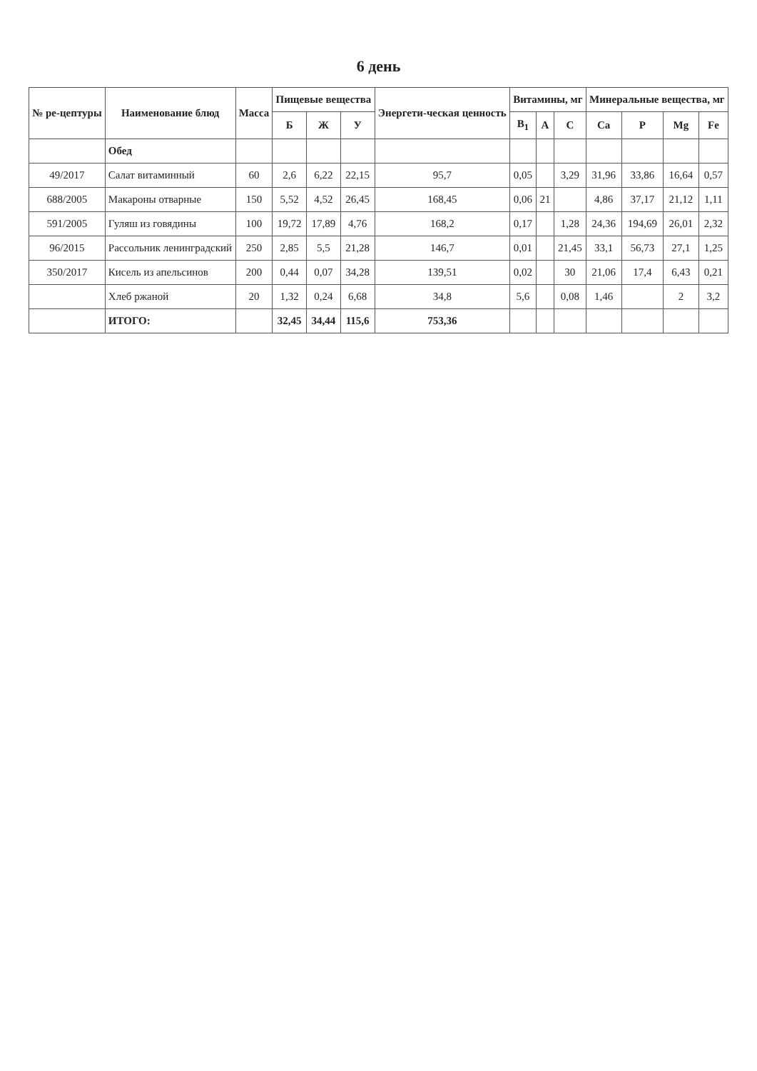6 день
| № ре-цептуры | Наименование блюд | Масса | Пищевые вещества | | | Энергети-ческая ценность | Витамины, мг | | | Минеральные вещества, мг | | | |
| --- | --- | --- | --- | --- | --- | --- | --- | --- | --- | --- | --- | --- | --- |
| | | | Б | Ж | У | | B<sub>1</sub> | A | C | Ca | P | Mg | Fe |
| | Обед | | | | | | | | | | | | |
| 49/2017 | Салат витаминный | 60 | 2,6 | 6,22 | 22,15 | 95,7 | 0,05 | | 3,29 | 31,96 | 33,86 | 16,64 | 0,57 |
| 688/2005 | Макароны отварные | 150 | 5,52 | 4,52 | 26,45 | 168,45 | 0,06 | 21 | | 4,86 | 37,17 | 21,12 | 1,11 |
| 591/2005 | Гуляш из говядины | 100 | 19,72 | 17,89 | 4,76 | 168,2 | 0,17 | | 1,28 | 24,36 | 194,69 | 26,01 | 2,32 |
| 96/2015 | Рассольник ленинградский | 250 | 2,85 | 5,5 | 21,28 | 146,7 | 0,01 | | 21,45 | 33,1 | 56,73 | 27,1 | 1,25 |
| 350/2017 | Кисель из апельсинов | 200 | 0,44 | 0,07 | 34,28 | 139,51 | 0,02 | | 30 | 21,06 | 17,4 | 6,43 | 0,21 |
| | Хлеб ржаной | 20 | 1,32 | 0,24 | 6,68 | 34,8 | 5,6 | | 0,08 | 1,46 | | 2 | 3,2 |
| | ИТОГО: | | 32,45 | 34,44 | 115,6 | 753,36 | | | | | | | |